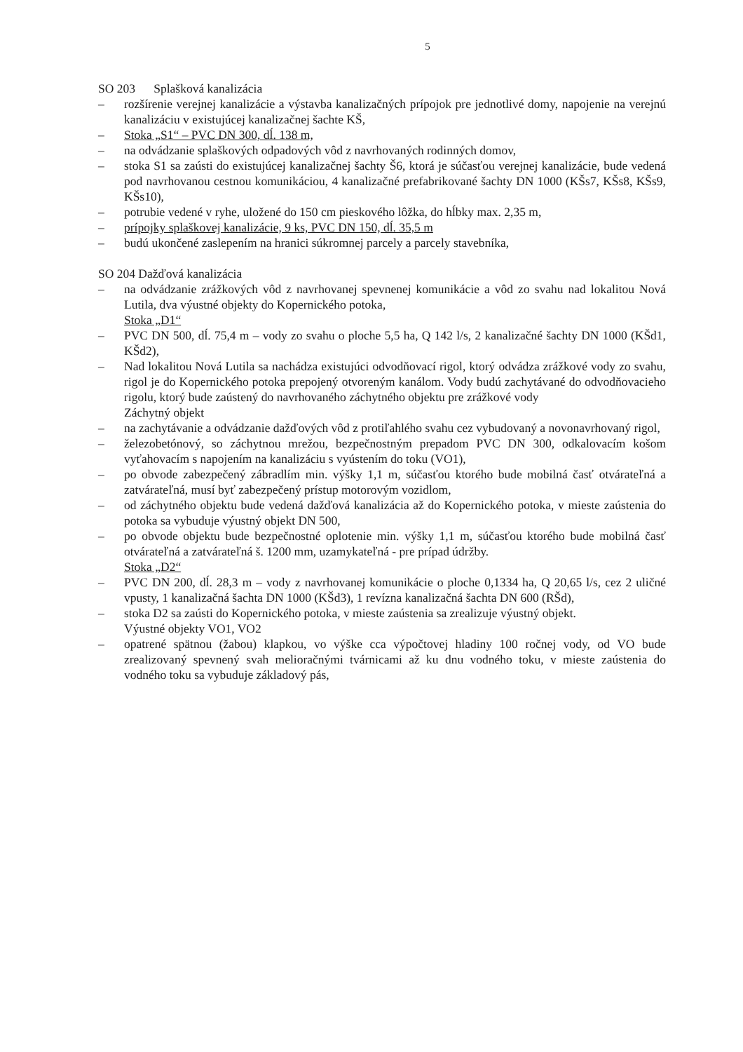5
SO 203 Splašková kanalizácia
– rozšírenie verejnej kanalizácie a výstavba kanalizačných prípojok pre jednotlivé domy, napojenie na verejnú kanalizáciu v existujúcej kanalizačnej šachte KŠ,
– Stoka „S1“ – PVC DN 300, dĺ. 138 m,
– na odvádzanie splaškových odpadových vôd z navrhovaných rodinných domov,
– stoka S1 sa zaústi do existujúcej kanalizačnej šachty Š6, ktorá je súčasťou verejnej kanalizácie, bude vedená pod navrhovanou cestnou komunikáciou, 4 kanalizačné prefabrikované šachty DN 1000 (KŠs7, KŠs8, KŠs9, KŠs10),
– potrubie vedené v ryhe, uložené do 150 cm pieskového lôžka, do hĺbky max. 2,35 m,
– prípojky splaškovej kanalizácie, 9 ks, PVC DN 150, dĺ. 35,5 m
– budú ukončené zaslepením na hranici súkromnej parcely a parcely stavebníka,
SO 204 Dažďová kanalizácia
– na odvádzanie zrážkových vôd z navrhovanej spevnenej komunikácie a vôd zo svahu nad lokalitou Nová Lutila, dva výustné objekty do Kopernického potoka,
Stoka „D1“
– PVC DN 500, dĺ. 75,4 m – vody zo svahu o ploche 5,5 ha, Q 142 l/s, 2 kanalizačné šachty DN 1000 (KŠd1, KŠd2),
– Nad lokalitou Nová Lutila sa nachádza existujúci odvodňovací rigol, ktorý odvádza zrážkové vody zo svahu, rigol je do Kopernického potoka prepojený otvoreným kanálom. Vody budú zachytávané do odvodňovacieho rigolu, ktorý bude zaústený do navrhovaného záchytného objektu pre zrážkové vody
Záchytný objekt
– na zachytávanie a odvádzanie dažďových vôd z protiľahlého svahu cez vybudovaný a novonavrhovaný rigol,
– železobetónový, so záchytnou mrežou, bezpečnostným prepadom PVC DN 300, odkalovacím košom vyťahovacím s napojením na kanalizáciu s vyústením do toku (VO1),
– po obvode zabezpečený zábradlím min. výšky 1,1 m, súčasťou ktorého bude mobilná časť otvárateľná a zatvárateľná, musí byť zabezpečený prístup motorovým vozidlom,
– od záchytného objektu bude vedená dažďová kanalizácia až do Kopernického potoka, v mieste zaústenia do potoka sa vybuduje výustný objekt DN 500,
– po obvode objektu bude bezpečnostné oplotenie min. výšky 1,1 m, súčasťou ktorého bude mobilná časť otvárateľná a zatvárateľná š. 1200 mm, uzamykateľná - pre prípad údržby.
Stoka „D2“
– PVC DN 200, dĺ. 28,3 m – vody z navrhovanej komunikácie o ploche 0,1334 ha, Q 20,65 l/s, cez 2 uličné vpusty, 1 kanalizačná šachta DN 1000 (KŠd3), 1 revízna kanalizačná šachta DN 600 (RŠd),
– stoka D2 sa zaústi do Kopernického potoka, v mieste zaústenia sa zrealizuje výustný objekt.
Výustné objekty VO1, VO2
– opatrené spätnou (žabou) klapkou, vo výške cca výpočtovej hladiny 100 ročnej vody, od VO bude zrealizovaný spevnený svah melioračnými tvárnicami až ku dnu vodného toku, v mieste zaústenia do vodného toku sa vybuduje základový pás,